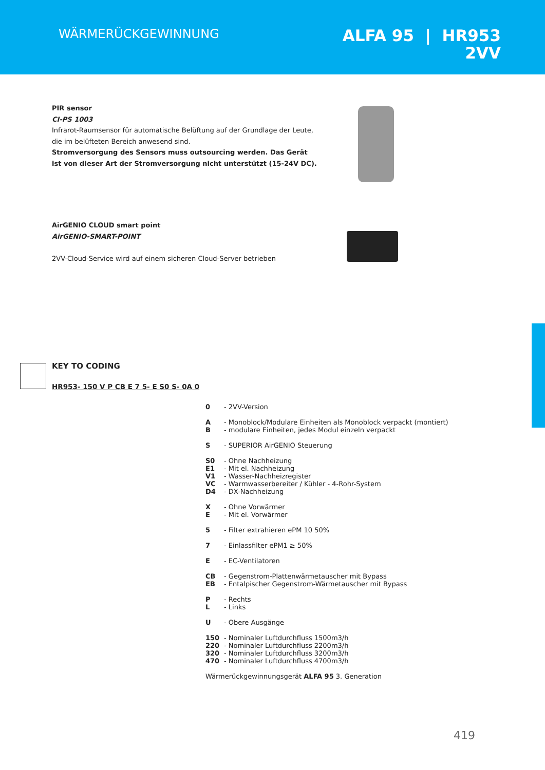WÄRMERÜCKGEWINNUNG
ALFA 95 | HR953
2VV
PIR sensor
CI-PS 1003
Infrarot-Raumsensor für automatische Belüftung auf der Grundlage der Leute,
die im belüfteten Bereich anwesend sind.
Stromversorgung des Sensors muss outsourcing werden. Das Gerät
ist von dieser Art der Stromversorgung nicht unterstützt (15-24V DC).
AirGENIO CLOUD smart point
AirGENIO-SMART-POINT
2VV-Cloud-Service wird auf einem sicheren Cloud-Server betrieben
KEY TO CODING
HR953- 150 V P CB E 7 5- E S0 S- 0A 0
0 - 2VV-Version
A
B - Monoblock/Modulare Einheiten als Monoblock verpackt (montiert)
- modulare Einheiten, jedes Modul einzeln verpackt
S - SUPERIOR AirGENIO Steuerung
S0
E1
V1
VC
D4 - Ohne Nachheizung
- Mit el. Nachheizung
- Wasser-Nachheizregister
- Warmwasserbereiter / Kühler - 4-Rohr-System
- DX-Nachheizung
X
E - Ohne Vorwärmer
- Mit el. Vorwärmer
5 - Filter extrahieren ePM 10 50%
7 - Einlassfilter ePM1 ≥ 50%
E - EC-Ventilatoren
CB
EB - Gegenstrom-Plattenwärmetauscher mit Bypass
- Entalpischer Gegenstrom-Wärmetauscher mit Bypass
P
L - Rechts
- Links
U - Obere Ausgänge
150
220
320
470 - Nominaler Luftdurchfluss 1500m3/h
- Nominaler Luftdurchfluss 2200m3/h
- Nominaler Luftdurchfluss 3200m3/h
- Nominaler Luftdurchfluss 4700m3/h
Wärmerückgewinnungsgerät ALFA 95 3. Generation
419